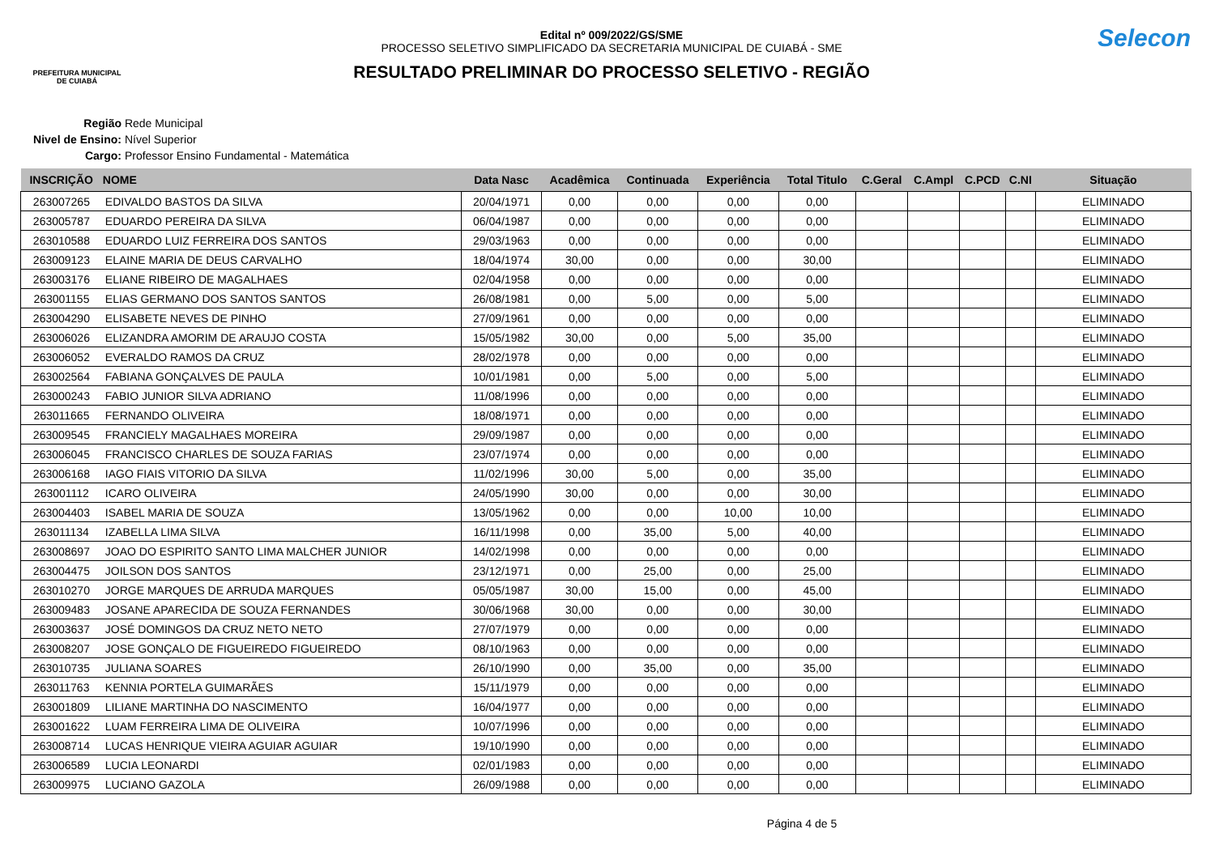PREFEITURA MUNICIPAL
DE CUIABÁ
Edital nº 009/2022/GS/SME
PROCESSO SELETIVO SIMPLIFICADO DA SECRETARIA MUNICIPAL DE CUIABÁ - SME
RESULTADO PRELIMINAR DO PROCESSO SELETIVO - REGIÃO
Selecon
Região Rede Municipal
Nivel de Ensino: Nível Superior
Cargo: Professor Ensino Fundamental - Matemática
| INSCRIÇÃO | NOME | Data Nasc | Acadêmica | Continuada | Experiência | Total Titulo | C.Geral | C.Ampl | C.PCD | C.NI | Situação |
| --- | --- | --- | --- | --- | --- | --- | --- | --- | --- | --- | --- |
| 263007265 | EDIVALDO BASTOS DA SILVA | 20/04/1971 | 0,00 | 0,00 | 0,00 | 0,00 | | | | | ELIMINADO |
| 263005787 | EDUARDO PEREIRA DA SILVA | 06/04/1987 | 0,00 | 0,00 | 0,00 | 0,00 | | | | | ELIMINADO |
| 263010588 | EDUARDO LUIZ FERREIRA DOS SANTOS | 29/03/1963 | 0,00 | 0,00 | 0,00 | 0,00 | | | | | ELIMINADO |
| 263009123 | ELAINE MARIA DE DEUS CARVALHO | 18/04/1974 | 30,00 | 0,00 | 0,00 | 30,00 | | | | | ELIMINADO |
| 263003176 | ELIANE RIBEIRO DE MAGALHAES | 02/04/1958 | 0,00 | 0,00 | 0,00 | 0,00 | | | | | ELIMINADO |
| 263001155 | ELIAS GERMANO DOS SANTOS SANTOS | 26/08/1981 | 0,00 | 5,00 | 0,00 | 5,00 | | | | | ELIMINADO |
| 263004290 | ELISABETE NEVES DE PINHO | 27/09/1961 | 0,00 | 0,00 | 0,00 | 0,00 | | | | | ELIMINADO |
| 263006026 | ELIZANDRA AMORIM DE ARAUJO COSTA | 15/05/1982 | 30,00 | 0,00 | 5,00 | 35,00 | | | | | ELIMINADO |
| 263006052 | EVERALDO RAMOS DA CRUZ | 28/02/1978 | 0,00 | 0,00 | 0,00 | 0,00 | | | | | ELIMINADO |
| 263002564 | FABIANA GONÇALVES DE PAULA | 10/01/1981 | 0,00 | 5,00 | 0,00 | 5,00 | | | | | ELIMINADO |
| 263000243 | FABIO JUNIOR SILVA ADRIANO | 11/08/1996 | 0,00 | 0,00 | 0,00 | 0,00 | | | | | ELIMINADO |
| 263011665 | FERNANDO OLIVEIRA | 18/08/1971 | 0,00 | 0,00 | 0,00 | 0,00 | | | | | ELIMINADO |
| 263009545 | FRANCIELY MAGALHAES MOREIRA | 29/09/1987 | 0,00 | 0,00 | 0,00 | 0,00 | | | | | ELIMINADO |
| 263006045 | FRANCISCO CHARLES DE SOUZA FARIAS | 23/07/1974 | 0,00 | 0,00 | 0,00 | 0,00 | | | | | ELIMINADO |
| 263006168 | IAGO FIAIS VITORIO DA SILVA | 11/02/1996 | 30,00 | 5,00 | 0,00 | 35,00 | | | | | ELIMINADO |
| 263001112 | ICARO OLIVEIRA | 24/05/1990 | 30,00 | 0,00 | 0,00 | 30,00 | | | | | ELIMINADO |
| 263004403 | ISABEL MARIA DE SOUZA | 13/05/1962 | 0,00 | 0,00 | 10,00 | 10,00 | | | | | ELIMINADO |
| 263011134 | IZABELLA LIMA SILVA | 16/11/1998 | 0,00 | 35,00 | 5,00 | 40,00 | | | | | ELIMINADO |
| 263008697 | JOAO DO ESPIRITO SANTO LIMA MALCHER JUNIOR | 14/02/1998 | 0,00 | 0,00 | 0,00 | 0,00 | | | | | ELIMINADO |
| 263004475 | JOILSON DOS SANTOS | 23/12/1971 | 0,00 | 25,00 | 0,00 | 25,00 | | | | | ELIMINADO |
| 263010270 | JORGE MARQUES DE ARRUDA MARQUES | 05/05/1987 | 30,00 | 15,00 | 0,00 | 45,00 | | | | | ELIMINADO |
| 263009483 | JOSANE APARECIDA DE SOUZA FERNANDES | 30/06/1968 | 30,00 | 0,00 | 0,00 | 30,00 | | | | | ELIMINADO |
| 263003637 | JOSÉ DOMINGOS DA CRUZ NETO NETO | 27/07/1979 | 0,00 | 0,00 | 0,00 | 0,00 | | | | | ELIMINADO |
| 263008207 | JOSE GONÇALO DE FIGUEIREDO FIGUEIREDO | 08/10/1963 | 0,00 | 0,00 | 0,00 | 0,00 | | | | | ELIMINADO |
| 263010735 | JULIANA SOARES | 26/10/1990 | 0,00 | 35,00 | 0,00 | 35,00 | | | | | ELIMINADO |
| 263011763 | KENNIA PORTELA GUIMARÃES | 15/11/1979 | 0,00 | 0,00 | 0,00 | 0,00 | | | | | ELIMINADO |
| 263001809 | LILIANE MARTINHA DO NASCIMENTO | 16/04/1977 | 0,00 | 0,00 | 0,00 | 0,00 | | | | | ELIMINADO |
| 263001622 | LUAM FERREIRA LIMA DE OLIVEIRA | 10/07/1996 | 0,00 | 0,00 | 0,00 | 0,00 | | | | | ELIMINADO |
| 263008714 | LUCAS HENRIQUE VIEIRA AGUIAR AGUIAR | 19/10/1990 | 0,00 | 0,00 | 0,00 | 0,00 | | | | | ELIMINADO |
| 263006589 | LUCIA LEONARDI | 02/01/1983 | 0,00 | 0,00 | 0,00 | 0,00 | | | | | ELIMINADO |
| 263009975 | LUCIANO GAZOLA | 26/09/1988 | 0,00 | 0,00 | 0,00 | 0,00 | | | | | ELIMINADO |
Página 4 de 5